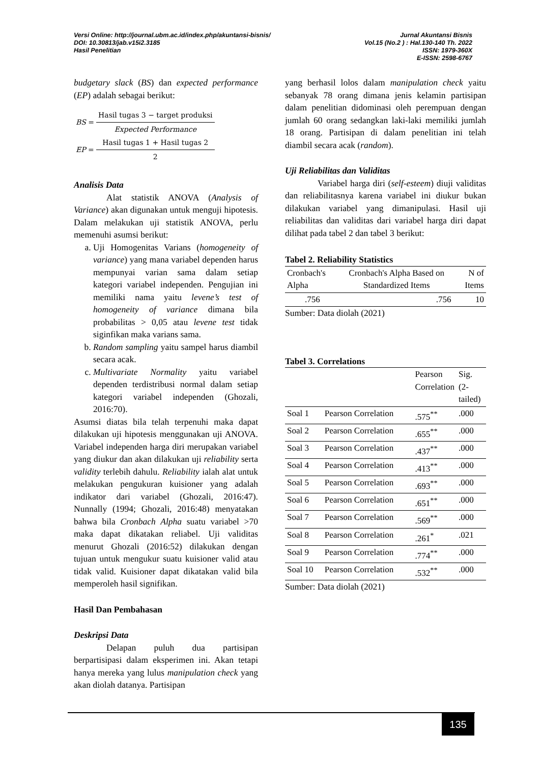Versi Online: http://journal.ubm.ac.id/index.php/akuntansi-bisnis/
DOI: 10.30813/jab.v15i2.3185
Hasil Penelitian
Jurnal Akuntansi Bisnis
Vol.15 (No.2 ) : Hal.130-140 Th. 2022
ISSN: 1979-360X
E-ISSN: 2598-6767
budgetary slack (BS) dan expected performance (EP) adalah sebagai berikut:
| BS = | Hasil tugas 3 − target produksi |
| | Expected Performance |
| EP = | Hasil tugas 1 + Hasil tugas 2 |
| | 2 |
Analisis Data
Alat statistik ANOVA (Analysis of Variance) akan digunakan untuk menguji hipotesis. Dalam melakukan uji statistik ANOVA, perlu memenuhi asumsi berikut:
a. Uji Homogenitas Varians (homogeneity of variance) yang mana variabel dependen harus mempunyai varian sama dalam setiap kategori variabel independen. Pengujian ini memiliki nama yaitu levene’s test of homogeneity of variance dimana bila probabilitas > 0,05 atau levene test tidak siginfikan maka varians sama.
b. Random sampling yaitu sampel harus diambil secara acak.
c. Multivariate Normality yaitu variabel dependen terdistribusi normal dalam setiap kategori variabel independen (Ghozali, 2016:70).
Asumsi diatas bila telah terpenuhi maka dapat dilakukan uji hipotesis menggunakan uji ANOVA. Variabel independen harga diri merupakan variabel yang diukur dan akan dilakukan uji reliability serta validity terlebih dahulu. Reliability ialah alat untuk melakukan pengukuran kuisioner yang adalah indikator dari variabel (Ghozali, 2016:47). Nunnally (1994; Ghozali, 2016:48) menyatakan bahwa bila Cronbach Alpha suatu variabel >70 maka dapat dikatakan reliabel. Uji validitas menurut Ghozali (2016:52) dilakukan dengan tujuan untuk mengukur suatu kuisioner valid atau tidak valid. Kuisioner dapat dikatakan valid bila memperoleh hasil signifikan.
Hasil Dan Pembahasan
Deskripsi Data
Delapan puluh dua partisipan berpartisipasi dalam eksperimen ini. Akan tetapi hanya mereka yang lulus manipulation check yang akan diolah datanya. Partisipan
yang berhasil lolos dalam manipulation check yaitu sebanyak 78 orang dimana jenis kelamin partisipan dalam penelitian didominasi oleh perempuan dengan jumlah 60 orang sedangkan laki-laki memiliki jumlah 18 orang. Partisipan di dalam penelitian ini telah diambil secara acak (random).
Uji Reliabilitas dan Validitas
Variabel harga diri (self-esteem) diuji validitas dan reliabilitasnya karena variabel ini diukur bukan dilakukan variabel yang dimanipulasi. Hasil uji reliabilitas dan validitas dari variabel harga diri dapat dilihat pada tabel 2 dan tabel 3 berikut:
Tabel 2. Reliability Statistics
| Cronbach's Alpha | Cronbach's Alpha Based on Standardized Items | N of Items |
| --- | --- | --- |
| .756 | .756 | 10 |
Sumber: Data diolah (2021)
Tabel 3. Correlations
| | | Pearson Correlation | Sig. (2-tailed) |
| --- | --- | --- | --- |
| Soal 1 | Pearson Correlation | .575<sup>**</sup> | .000 |
| Soal 2 | Pearson Correlation | .655<sup>**</sup> | .000 |
| Soal 3 | Pearson Correlation | .437<sup>**</sup> | .000 |
| Soal 4 | Pearson Correlation | .413<sup>**</sup> | .000 |
| Soal 5 | Pearson Correlation | .693<sup>**</sup> | .000 |
| Soal 6 | Pearson Correlation | .651<sup>**</sup> | .000 |
| Soal 7 | Pearson Correlation | .569<sup>**</sup> | .000 |
| Soal 8 | Pearson Correlation | .261<sup>*</sup> | .021 |
| Soal 9 | Pearson Correlation | .774<sup>**</sup> | .000 |
| Soal 10 | Pearson Correlation | .532<sup>**</sup> | .000 |
Sumber: Data diolah (2021)
135